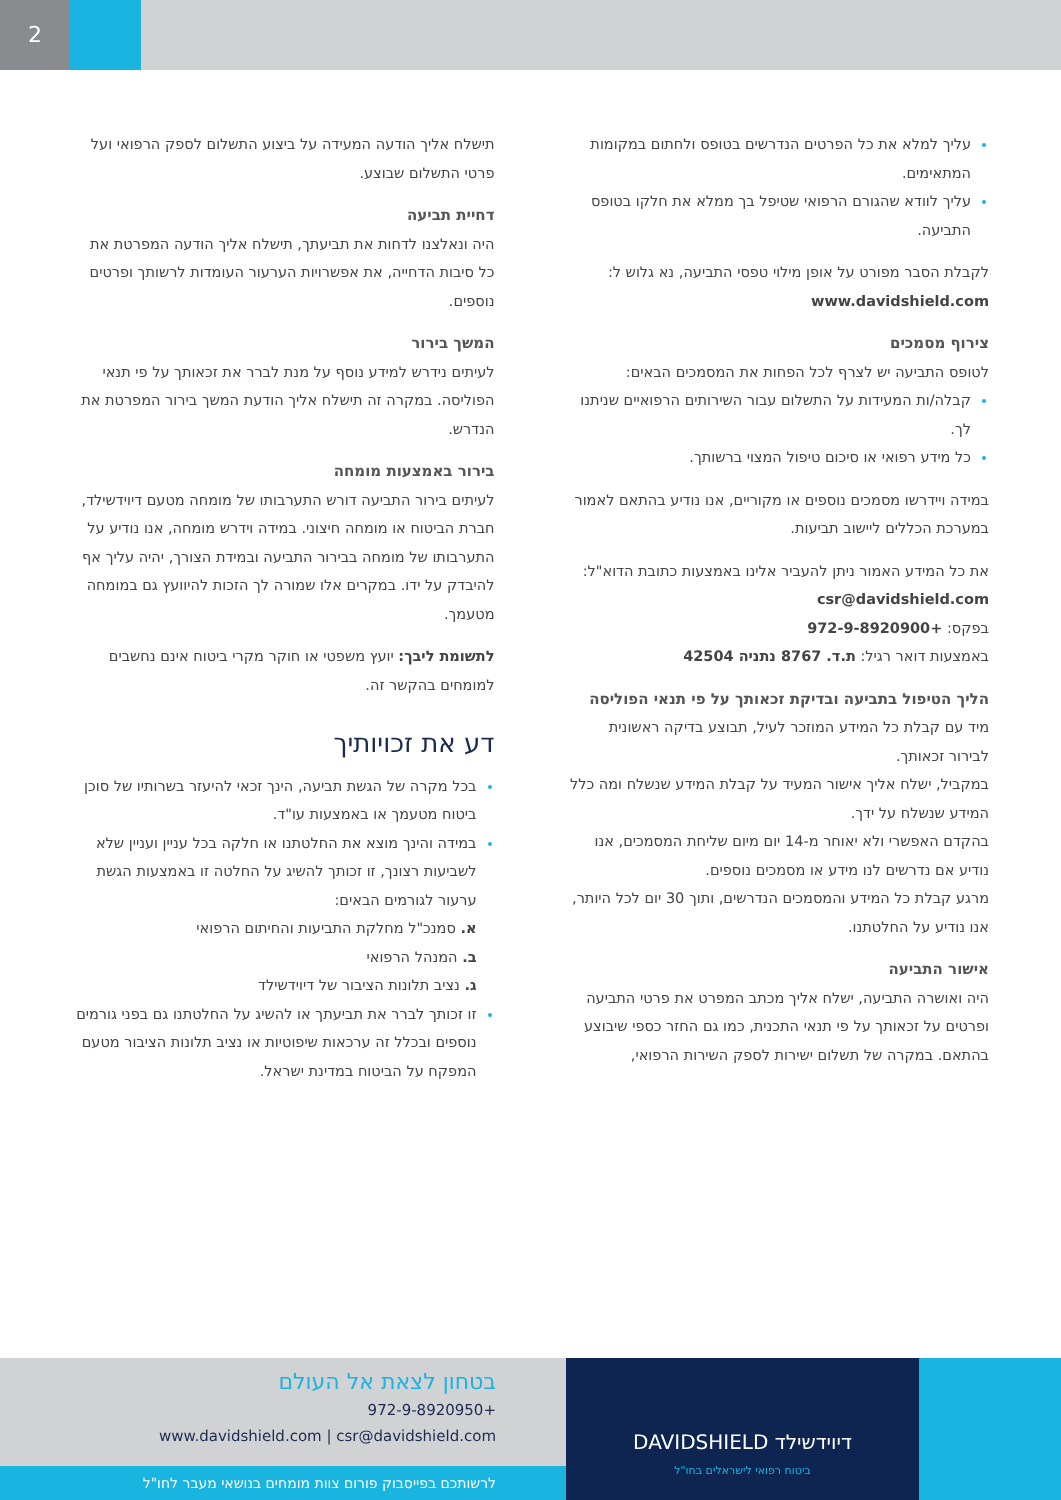2
עליך למלא את כל הפרטים הנדרשים בטופס ולחתום במקומות המתאימים.
עליך לוודא שהגורם הרפואי שטיפל בך ממלא את חלקו בטופס התביעה.
לקבלת הסבר מפורט על אופן מילוי טפסי התביעה, נא גלוש ל: www.davidshield.com
צירוף מסמכים
לטופס התביעה יש לצרף לכל הפחות את המסמכים הבאים:
קבלה/ות המעידות על התשלום עבור השירותים הרפואיים שניתנו לך.
כל מידע רפואי או סיכום טיפול המצוי ברשותך.
במידה ויידרשו מסמכים נוספים או מקוריים, אנו נודיע בהתאם לאמור במערכת הכללים ליישוב תביעות.
את כל המידע האמור ניתן להעביר אלינו באמצעות כתובת הדוא"ל: csr@davidshield.com
בפקס: +972-9-8920900
באמצעות דואר רגיל: ת.ד. 8767 נתניה 42504
הליך הטיפול בתביעה ובדיקת זכאותך על פי תנאי הפוליסה
מיד עם קבלת כל המידע המוזכר לעיל, תבוצע בדיקה ראשונית לבירור זכאותך.
במקביל, ישלח אליך אישור המעיד על קבלת המידע שנשלח ומה כלל המידע שנשלח על ידך.
בהקדם האפשרי ולא יאוחר מ-14 יום מיום שליחת המסמכים, אנו נודיע אם נדרשים לנו מידע או מסמכים נוספים.
מרגע קבלת כל המידע והמסמכים הנדרשים, ותוך 30 יום לכל היותר, אנו נודיע על החלטתנו.
אישור התביעה
היה ואושרה התביעה, ישלח אליך מכתב המפרט את פרטי התביעה ופרטים על זכאותך על פי תנאי התכנית, כמו גם החזר כספי שיבוצע בהתאם. במקרה של תשלום ישירות לספק השירות הרפואי,
תישלח אליך הודעה המעידה על ביצוע התשלום לספק הרפואי ועל פרטי התשלום שבוצע.
דחיית תביעה
היה ונאלצנו לדחות את תביעתך, תישלח אליך הודעה המפרטת את כל סיבות הדחייה, את אפשרויות הערעור העומדות לרשותך ופרטים נוספים.
המשך בירור
לעיתים נידרש למידע נוסף על מנת לברר את זכאותך על פי תנאי הפוליסה. במקרה זה תישלח אליך הודעת המשך בירור המפרטת את הנדרש.
בירור באמצעות מומחה
לעיתים בירור התביעה דורש התערבותו של מומחה מטעם דיוידשילד, חברת הביטוח או מומחה חיצוני. במידה וידרש מומחה, אנו נודיע על התערבותו של מומחה בבירור התביעה ובמידת הצורך, יהיה עליך אף להיבדק על ידו. במקרים אלו שמורה לך הזכות להיוועץ גם במומחה מטעמך.
לתשומת ליבך: יועץ משפטי או חוקר מקרי ביטוח אינם נחשבים למומחים בהקשר זה.
דע את זכויותיך
בכל מקרה של הגשת תביעה, הינך זכאי להיעזר בשרותיו של סוכן ביטוח מטעמך או באמצעות עו"ד.
במידה והינך מוצא את החלטתנו או חלקה בכל עניין ועניין שלא לשביעות רצונך, זו זכותך להשיג על החלטה זו באמצעות הגשת ערעור לגורמים הבאים:
א. סמנכ"ל מחלקת התביעות והחיתום הרפואי
ב. המנהל הרפואי
ג. נציב תלונות הציבור של דיוידשילד
זו זכותך לברר את תביעתך או להשיג על החלטתנו גם בפני גורמים נוספים ובכלל זה ערכאות שיפוטיות או נציב תלונות הציבור מטעם המפקח על הביטוח במדינת ישראל.
בטחון לצאת אל העולם
+972-9-8920950
www.davidshield.com | csr@davidshield.com
לרשותכם בפייסבוק פורום צוות מומחים בנושאי מעבר לחו"ל
DAVIDSHIELD דיוידשילד
ביטוח רפואי לישראלים בחו"ל